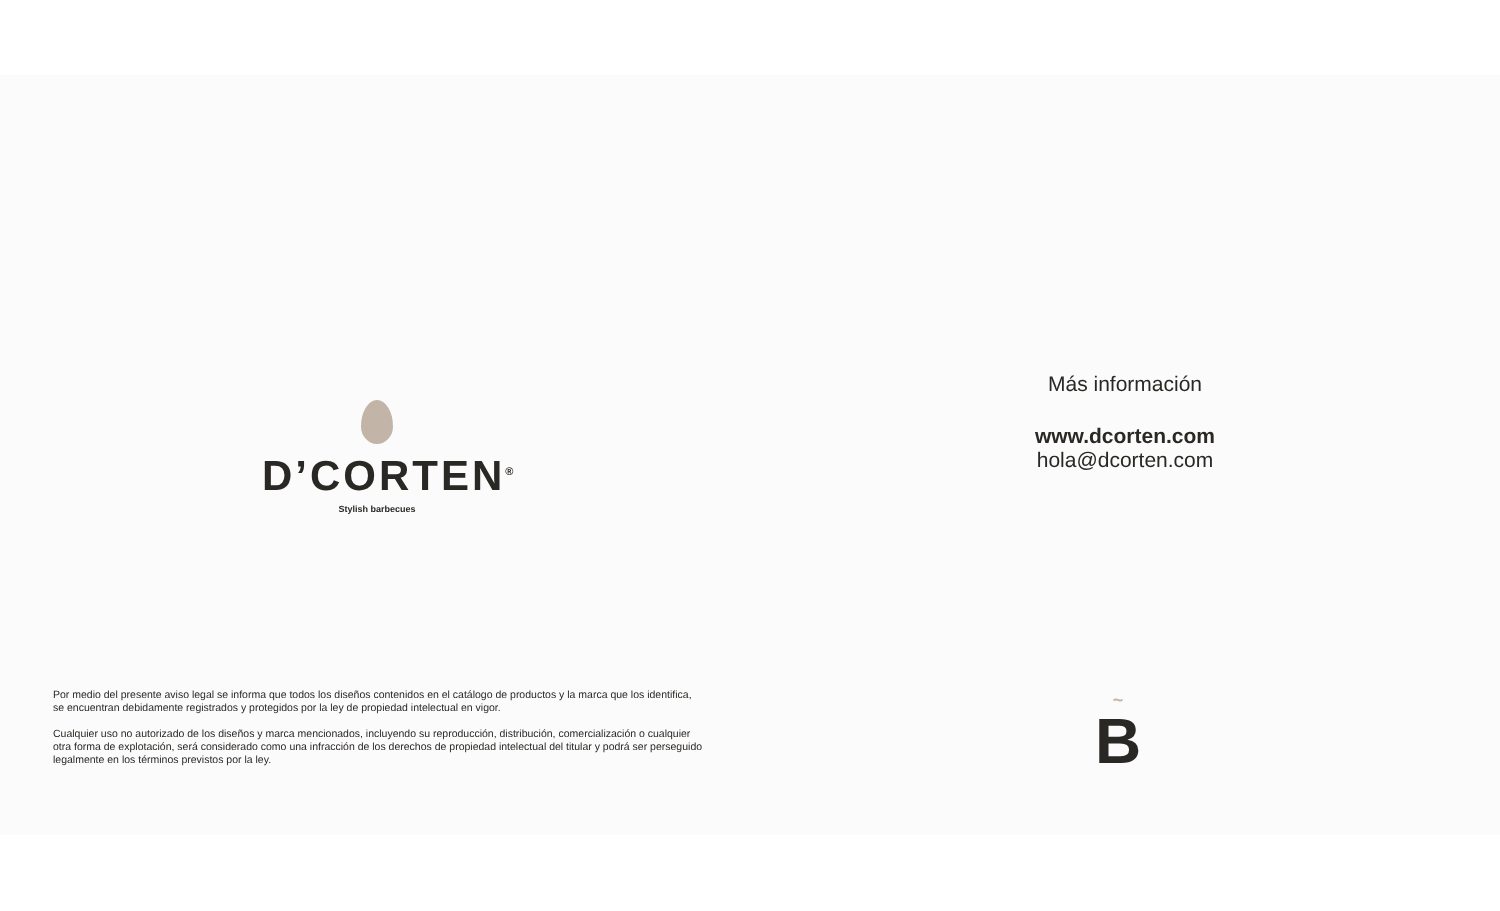D’CORTEN<sup>®</sup>
Stylish barbecues
Por medio del presente aviso legal se informa que todos los diseños contenidos en el catálogo de productos y la marca que los identifica, se encuentran debidamente registrados y protegidos por la ley de propiedad intelectual en vigor.
Cualquier uso no autorizado de los diseños y marca mencionados, incluyendo su reproducción, distribución, comercialización o cualquier otra forma de explotación, será considerado como una infracción de los derechos de propiedad intelectual del titular y podrá ser perseguido legalmente en los términos previstos por la ley.
Más información
www.dcorten.com
hola@dcorten.com
~
B